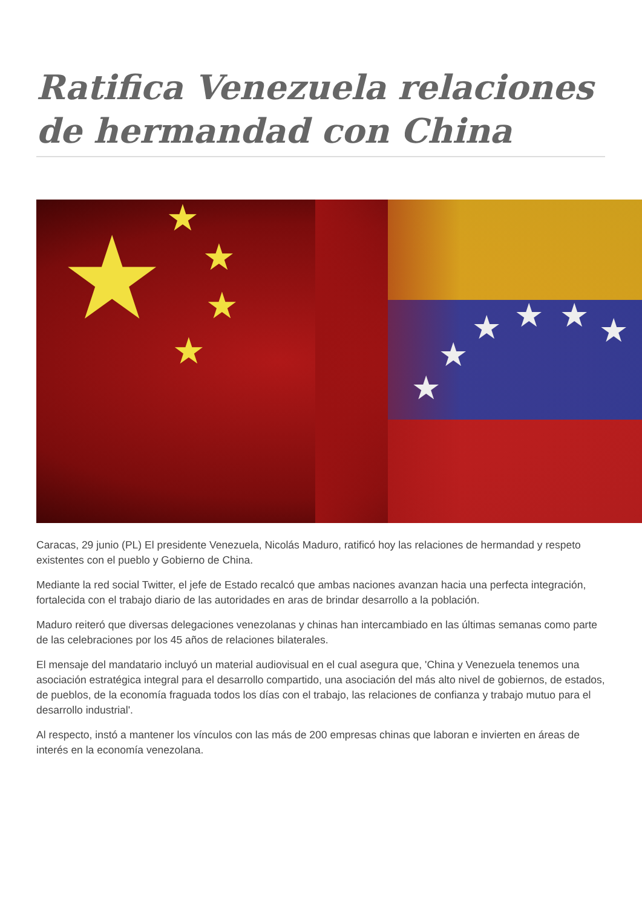Ratifica Venezuela relaciones de hermandad con China
★ ★
★
★
★
★
★
★ ★ ★ ★
Caracas, 29 junio (PL) El presidente Venezuela, Nicolás Maduro, ratificó hoy las relaciones de hermandad y respeto existentes con el pueblo y Gobierno de China.
Mediante la red social Twitter, el jefe de Estado recalcó que ambas naciones avanzan hacia una perfecta integración, fortalecida con el trabajo diario de las autoridades en aras de brindar desarrollo a la población.
Maduro reiteró que diversas delegaciones venezolanas y chinas han intercambiado en las últimas semanas como parte de las celebraciones por los 45 años de relaciones bilaterales.
El mensaje del mandatario incluyó un material audiovisual en el cual asegura que, 'China y Venezuela tenemos una asociación estratégica integral para el desarrollo compartido, una asociación del más alto nivel de gobiernos, de estados, de pueblos, de la economía fraguada todos los días con el trabajo, las relaciones de confianza y trabajo mutuo para el desarrollo industrial'.
Al respecto, instó a mantener los vínculos con las más de 200 empresas chinas que laboran e invierten en áreas de interés en la economía venezolana.